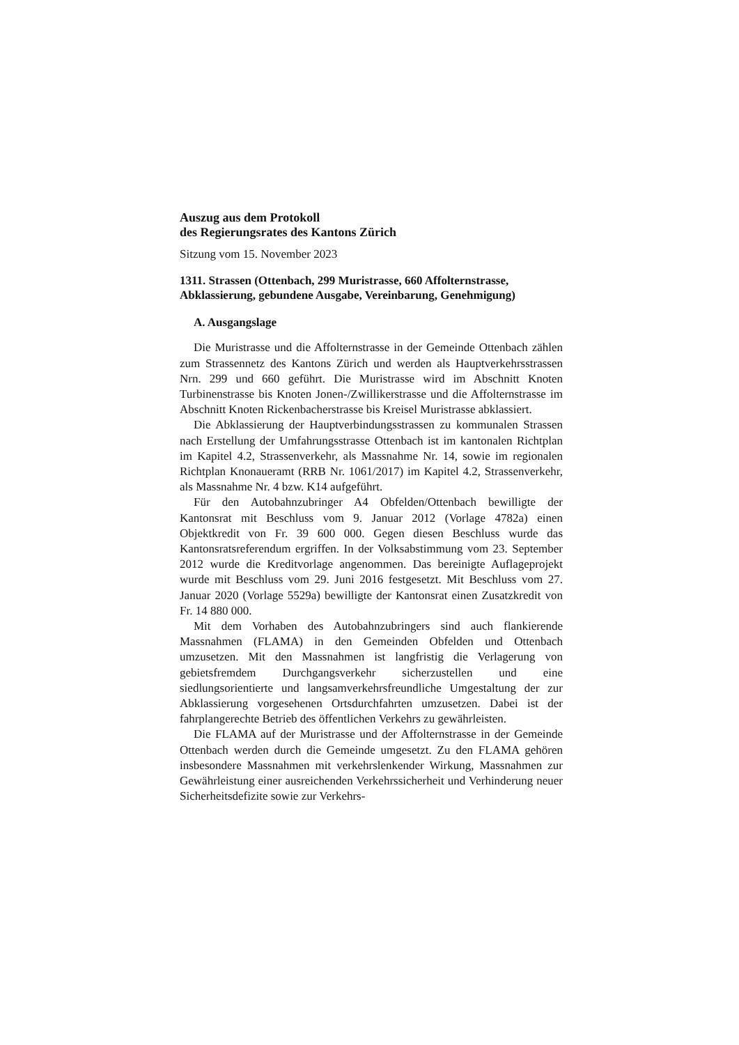Auszug aus dem Protokoll
des Regierungsrates des Kantons Zürich
Sitzung vom 15. November 2023
1311. Strassen (Ottenbach, 299 Muristrasse, 660 Affolternstrasse, Abklassierung, gebundene Ausgabe, Vereinbarung, Genehmigung)
A. Ausgangslage
Die Muristrasse und die Affolternstrasse in der Gemeinde Ottenbach zählen zum Strassennetz des Kantons Zürich und werden als Hauptverkehrsstrassen Nrn. 299 und 660 geführt. Die Muristrasse wird im Abschnitt Knoten Turbinenstrasse bis Knoten Jonen-/Zwillikerstrasse und die Affolternstrasse im Abschnitt Knoten Rickenbacherstrasse bis Kreisel Muristrasse abklassiert.
Die Abklassierung der Hauptverbindungsstrassen zu kommunalen Strassen nach Erstellung der Umfahrungsstrasse Ottenbach ist im kantonalen Richtplan im Kapitel 4.2, Strassenverkehr, als Massnahme Nr. 14, sowie im regionalen Richtplan Knonaueramt (RRB Nr. 1061/2017) im Kapitel 4.2, Strassenverkehr, als Massnahme Nr. 4 bzw. K14 aufgeführt.
Für den Autobahnzubringer A4 Obfelden/Ottenbach bewilligte der Kantonsrat mit Beschluss vom 9. Januar 2012 (Vorlage 4782a) einen Objektkredit von Fr. 39 600 000. Gegen diesen Beschluss wurde das Kantonsratsreferendum ergriffen. In der Volksabstimmung vom 23. September 2012 wurde die Kreditvorlage angenommen. Das bereinigte Auflageprojekt wurde mit Beschluss vom 29. Juni 2016 festgesetzt. Mit Beschluss vom 27. Januar 2020 (Vorlage 5529a) bewilligte der Kantonsrat einen Zusatzkredit von Fr. 14 880 000.
Mit dem Vorhaben des Autobahnzubringers sind auch flankierende Massnahmen (FLAMA) in den Gemeinden Obfelden und Ottenbach umzusetzen. Mit den Massnahmen ist langfristig die Verlagerung von gebietsfremdem Durchgangsverkehr sicherzustellen und eine siedlungsorientierte und langsamverkehrsfreundliche Umgestaltung der zur Abklassierung vorgesehenen Ortsdurchfahrten umzusetzen. Dabei ist der fahrplangerechte Betrieb des öffentlichen Verkehrs zu gewährleisten.
Die FLAMA auf der Muristrasse und der Affolternstrasse in der Gemeinde Ottenbach werden durch die Gemeinde umgesetzt. Zu den FLAMA gehören insbesondere Massnahmen mit verkehrslenkender Wirkung, Massnahmen zur Gewährleistung einer ausreichenden Verkehrssicherheit und Verhinderung neuer Sicherheitsdefizite sowie zur Verkehrs-